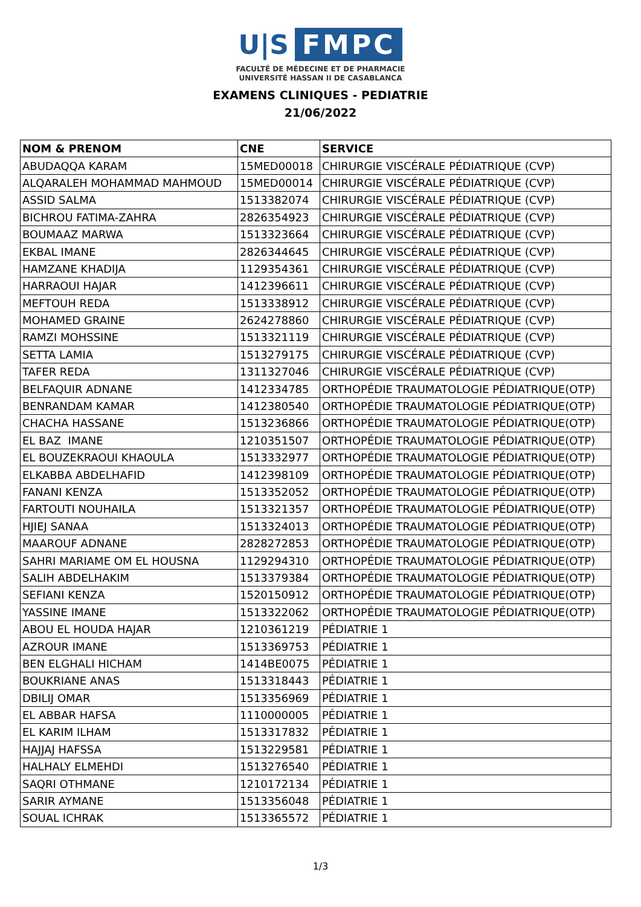U|S FMPC
FACULTÉ DE MÉDECINE ET DE PHARMACIE
UNIVERSITÉ HASSAN II DE CASABLANCA
EXAMENS CLINIQUES - PEDIATRIE
21/06/2022
| NOM & PRENOM | CNE | SERVICE |
| --- | --- | --- |
| ABUDAQQA KARAM | 15MED00018 | CHIRURGIE VISCÉRALE PÉDIATRIQUE (CVP) |
| ALQARALEH MOHAMMAD MAHMOUD | 15MED00014 | CHIRURGIE VISCÉRALE PÉDIATRIQUE (CVP) |
| ASSID SALMA | 1513382074 | CHIRURGIE VISCÉRALE PÉDIATRIQUE (CVP) |
| BICHROU FATIMA-ZAHRA | 2826354923 | CHIRURGIE VISCÉRALE PÉDIATRIQUE (CVP) |
| BOUMAAZ MARWA | 1513323664 | CHIRURGIE VISCÉRALE PÉDIATRIQUE (CVP) |
| EKBAL IMANE | 2826344645 | CHIRURGIE VISCÉRALE PÉDIATRIQUE (CVP) |
| HAMZANE KHADIJA | 1129354361 | CHIRURGIE VISCÉRALE PÉDIATRIQUE (CVP) |
| HARRAOUI HAJAR | 1412396611 | CHIRURGIE VISCÉRALE PÉDIATRIQUE (CVP) |
| MEFTOUH REDA | 1513338912 | CHIRURGIE VISCÉRALE PÉDIATRIQUE (CVP) |
| MOHAMED GRAINE | 2624278860 | CHIRURGIE VISCÉRALE PÉDIATRIQUE (CVP) |
| RAMZI MOHSSINE | 1513321119 | CHIRURGIE VISCÉRALE PÉDIATRIQUE (CVP) |
| SETTA LAMIA | 1513279175 | CHIRURGIE VISCÉRALE PÉDIATRIQUE (CVP) |
| TAFER REDA | 1311327046 | CHIRURGIE VISCÉRALE PÉDIATRIQUE (CVP) |
| BELFAQUIR ADNANE | 1412334785 | ORTHOPÉDIE TRAUMATOLOGIE PÉDIATRIQUE(OTP) |
| BENRANDAM KAMAR | 1412380540 | ORTHOPÉDIE TRAUMATOLOGIE PÉDIATRIQUE(OTP) |
| CHACHA HASSANE | 1513236866 | ORTHOPÉDIE TRAUMATOLOGIE PÉDIATRIQUE(OTP) |
| EL BAZ IMANE | 1210351507 | ORTHOPÉDIE TRAUMATOLOGIE PÉDIATRIQUE(OTP) |
| EL BOUZEKRAOUI KHAOULA | 1513332977 | ORTHOPÉDIE TRAUMATOLOGIE PÉDIATRIQUE(OTP) |
| ELKABBA ABDELHAFID | 1412398109 | ORTHOPÉDIE TRAUMATOLOGIE PÉDIATRIQUE(OTP) |
| FANANI KENZA | 1513352052 | ORTHOPÉDIE TRAUMATOLOGIE PÉDIATRIQUE(OTP) |
| FARTOUTI NOUHAILA | 1513321357 | ORTHOPÉDIE TRAUMATOLOGIE PÉDIATRIQUE(OTP) |
| HJIEJ SANAA | 1513324013 | ORTHOPÉDIE TRAUMATOLOGIE PÉDIATRIQUE(OTP) |
| MAAROUF ADNANE | 2828272853 | ORTHOPÉDIE TRAUMATOLOGIE PÉDIATRIQUE(OTP) |
| SAHRI MARIAME OM EL HOUSNA | 1129294310 | ORTHOPÉDIE TRAUMATOLOGIE PÉDIATRIQUE(OTP) |
| SALIH ABDELHAKIM | 1513379384 | ORTHOPÉDIE TRAUMATOLOGIE PÉDIATRIQUE(OTP) |
| SEFIANI KENZA | 1520150912 | ORTHOPÉDIE TRAUMATOLOGIE PÉDIATRIQUE(OTP) |
| YASSINE IMANE | 1513322062 | ORTHOPÉDIE TRAUMATOLOGIE PÉDIATRIQUE(OTP) |
| ABOU EL HOUDA HAJAR | 1210361219 | PÉDIATRIE 1 |
| AZROUR IMANE | 1513369753 | PÉDIATRIE 1 |
| BEN ELGHALI HICHAM | 1414BE0075 | PÉDIATRIE 1 |
| BOUKRIANE ANAS | 1513318443 | PÉDIATRIE 1 |
| DBILIJ OMAR | 1513356969 | PÉDIATRIE 1 |
| EL ABBAR HAFSA | 1110000005 | PÉDIATRIE 1 |
| EL KARIM ILHAM | 1513317832 | PÉDIATRIE 1 |
| HAJJAJ HAFSSA | 1513229581 | PÉDIATRIE 1 |
| HALHALY ELMEHDI | 1513276540 | PÉDIATRIE 1 |
| SAQRI OTHMANE | 1210172134 | PÉDIATRIE 1 |
| SARIR AYMANE | 1513356048 | PÉDIATRIE 1 |
| SOUAL ICHRAK | 1513365572 | PÉDIATRIE 1 |
1/3